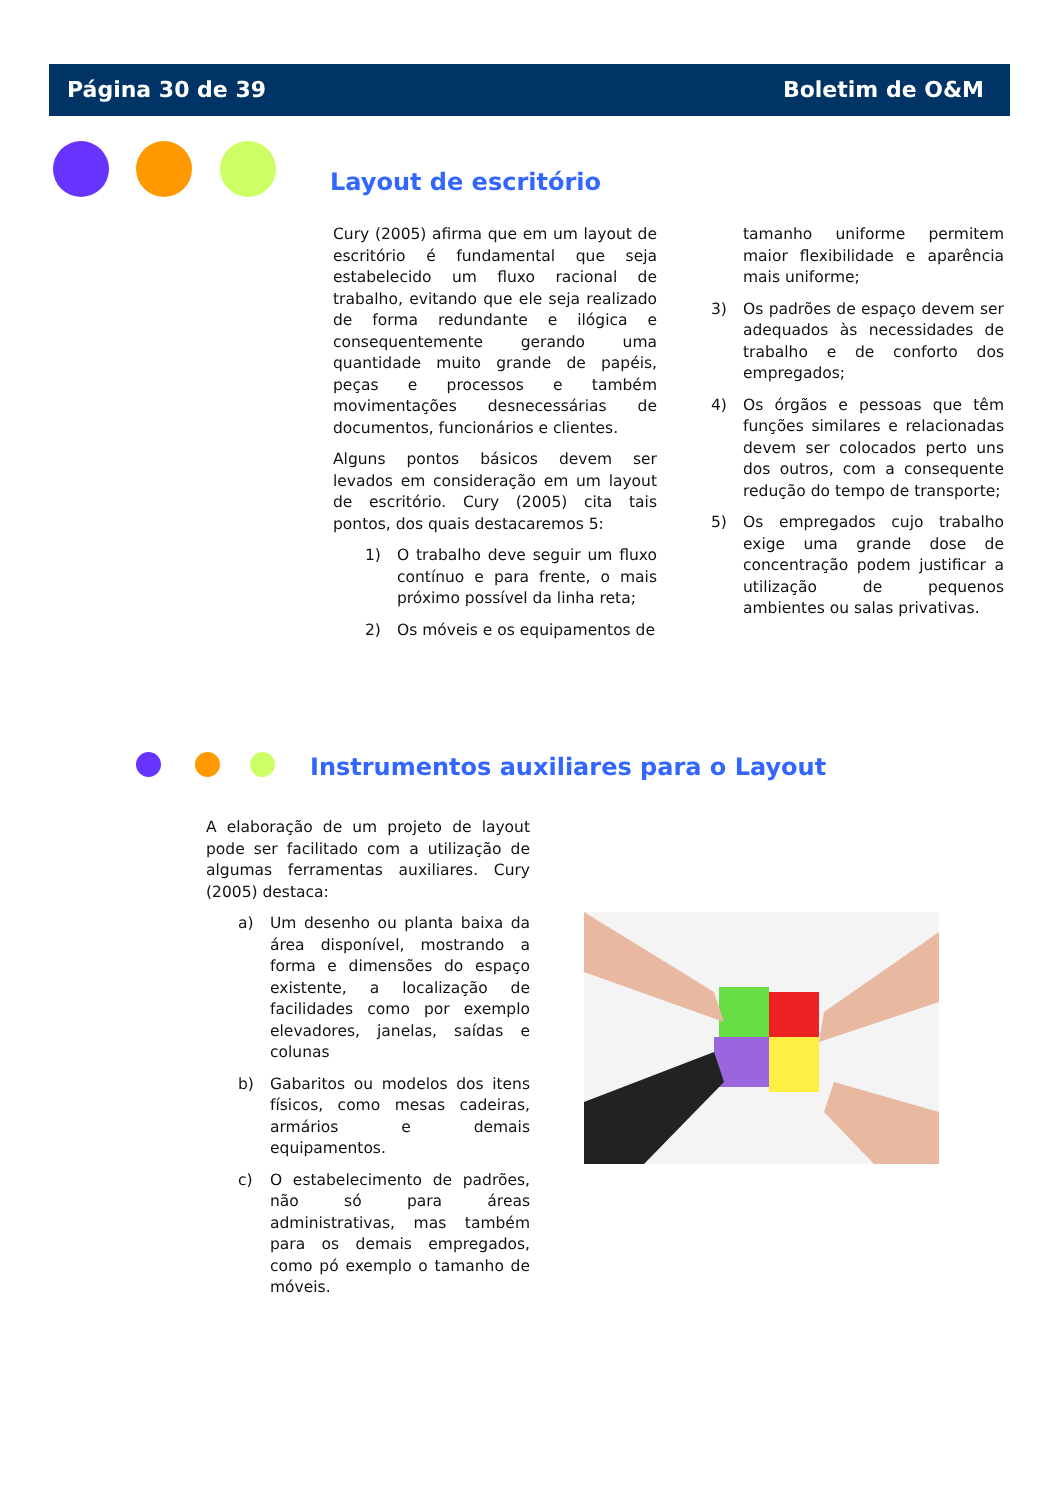Página 30 de 39 Boletim de O&M
Layout de escritório
Cury (2005) afirma que em um layout de escritório é fundamental que seja estabelecido um fluxo racional de trabalho, evitando que ele seja realizado de forma redundante e ilógica e consequentemente gerando uma quantidade muito grande de papéis, peças e processos e também movimentações desnecessárias de documentos, funcionários e clientes.
Alguns pontos básicos devem ser levados em consideração em um layout de escritório. Cury (2005) cita tais pontos, dos quais destacaremos 5:
1) O trabalho deve seguir um fluxo contínuo e para frente, o mais próximo possível da linha reta;
2) Os móveis e os equipamentos de
tamanho uniforme permitem maior flexibilidade e aparência mais uniforme;
3) Os padrões de espaço devem ser adequados às necessidades de trabalho e de conforto dos empregados;
4) Os órgãos e pessoas que têm funções similares e relacionadas devem ser colocados perto uns dos outros, com a consequente redução do tempo de transporte;
5) Os empregados cujo trabalho exige uma grande dose de concentração podem justificar a utilização de pequenos ambientes ou salas privativas.
Instrumentos auxiliares para o Layout
A elaboração de um projeto de layout pode ser facilitado com a utilização de algumas ferramentas auxiliares. Cury (2005) destaca:
a) Um desenho ou planta baixa da área disponível, mostrando a forma e dimensões do espaço existente, a localização de facilidades como por exemplo elevadores, janelas, saídas e colunas
b) Gabaritos ou modelos dos itens físicos, como mesas cadeiras, armários e demais equipamentos.
c) O estabelecimento de padrões, não só para áreas administrativas, mas também para os demais empregados, como pó exemplo o tamanho de móveis.